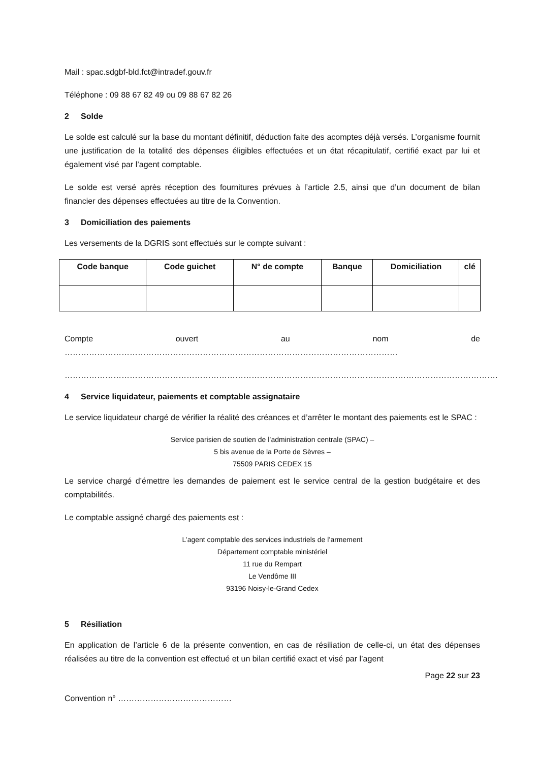Mail : spac.sdgbf-bld.fct@intradef.gouv.fr
Téléphone : 09 88 67 82 49 ou 09 88 67 82 26
2 Solde
Le solde est calculé sur la base du montant définitif, déduction faite des acomptes déjà versés. L’organisme fournit une justification de la totalité des dépenses éligibles effectuées et un état récapitulatif, certifié exact par lui et également visé par l’agent comptable.
Le solde est versé après réception des fournitures prévues à l’article 2.5, ainsi que d’un document de bilan financier des dépenses effectuées au titre de la Convention.
3 Domiciliation des paiements
Les versements de la DGRIS sont effectués sur le compte suivant :
| Code banque | Code guichet | N° de compte | Banque | Domiciliation | clé |
| --- | --- | --- | --- | --- | --- |
Compte ouvert au nom de ……………………………………………………………………………………………………………
…………………………………………………………………………………………………………………………………………….
4 Service liquidateur, paiements et comptable assignataire
Le service liquidateur chargé de vérifier la réalité des créances et d’arrêter le montant des paiements est le SPAC :
Service parisien de soutien de l’administration centrale (SPAC) –
5 bis avenue de la Porte de Sèvres –
75509 PARIS CEDEX 15
Le service chargé d’émettre les demandes de paiement est le service central de la gestion budgétaire et des comptabilités.
Le comptable assigné chargé des paiements est :
L’agent comptable des services industriels de l’armement
Département comptable ministériel
11 rue du Rempart
Le Vendôme III
93196 Noisy-le-Grand Cedex
5 Résiliation
En application de l’article 6 de la présente convention, en cas de résiliation de celle-ci, un état des dépenses réalisées au titre de la convention est effectué et un bilan certifié exact et visé par l’agent
Page 22 sur 23
Convention n° ……………………………………